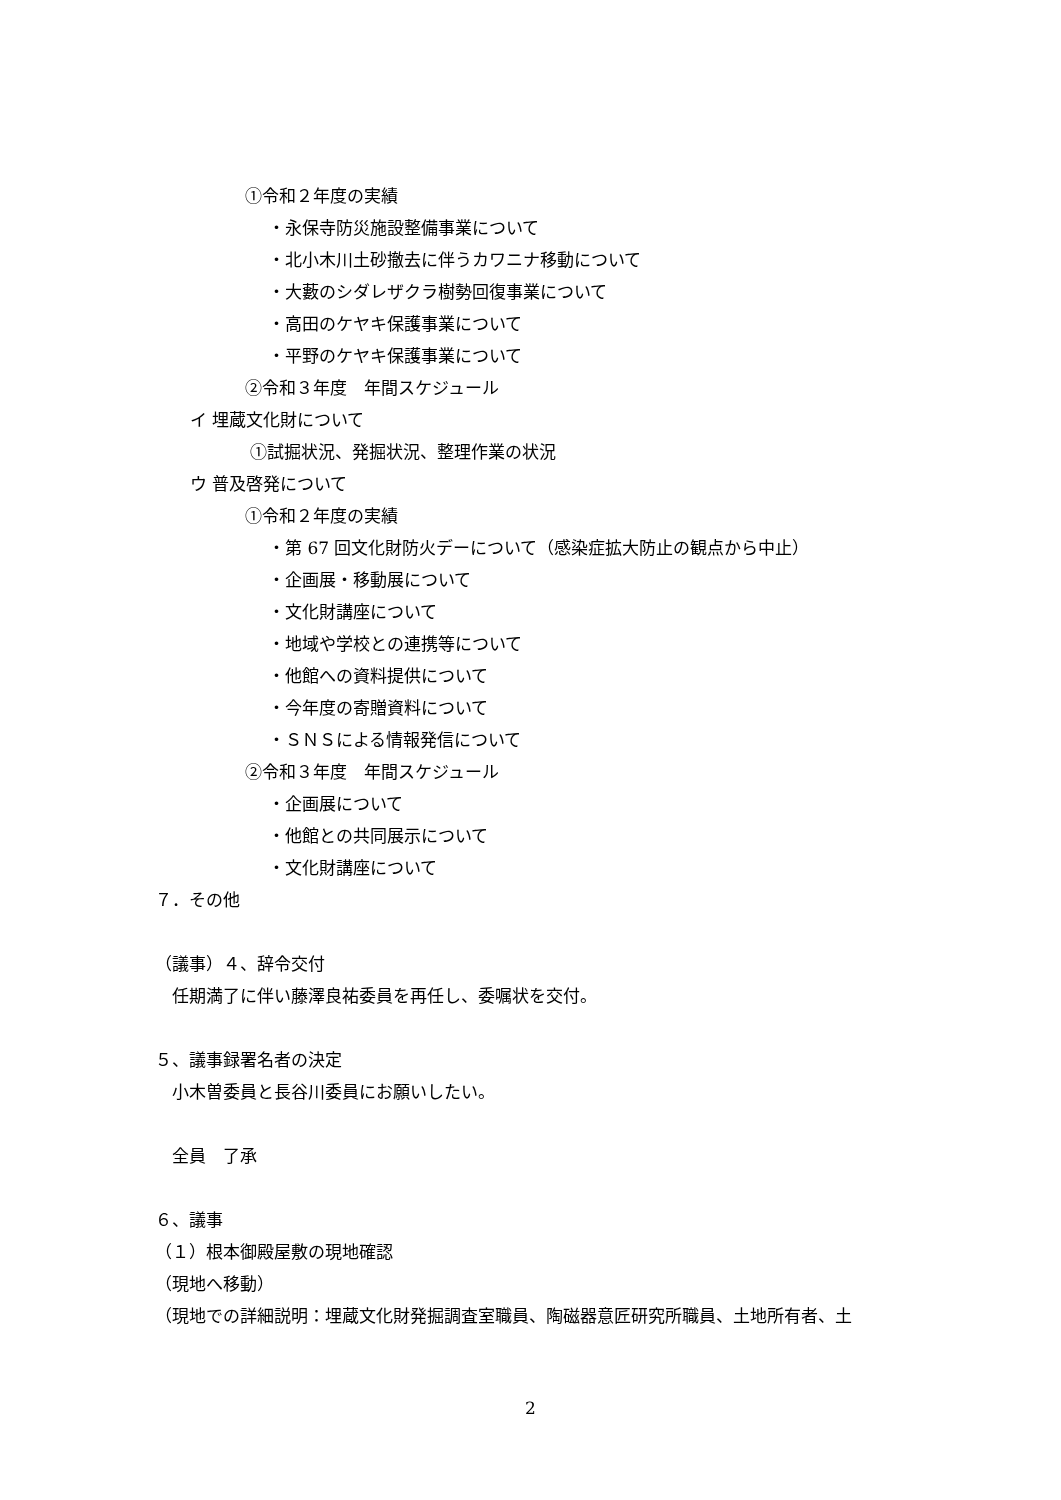①令和２年度の実績
・永保寺防災施設整備事業について
・北小木川土砂撤去に伴うカワニナ移動について
・大藪のシダレザクラ樹勢回復事業について
・高田のケヤキ保護事業について
・平野のケヤキ保護事業について
②令和３年度　年間スケジュール
イ 埋蔵文化財について
①試掘状況、発掘状況、整理作業の状況
ウ 普及啓発について
①令和２年度の実績
・第 67 回文化財防火デーについて（感染症拡大防止の観点から中止）
・企画展・移動展について
・文化財講座について
・地域や学校との連携等について
・他館への資料提供について
・今年度の寄贈資料について
・ＳＮＳによる情報発信について
②令和３年度　年間スケジュール
・企画展について
・他館との共同展示について
・文化財講座について
７．その他
（議事）４、辞令交付
任期満了に伴い藤澤良祐委員を再任し、委嘱状を交付。
５、議事録署名者の決定
小木曽委員と長谷川委員にお願いしたい。
全員　了承
６、議事
（１）根本御殿屋敷の現地確認
（現地へ移動）
（現地での詳細説明：埋蔵文化財発掘調査室職員、陶磁器意匠研究所職員、土地所有者、土
2